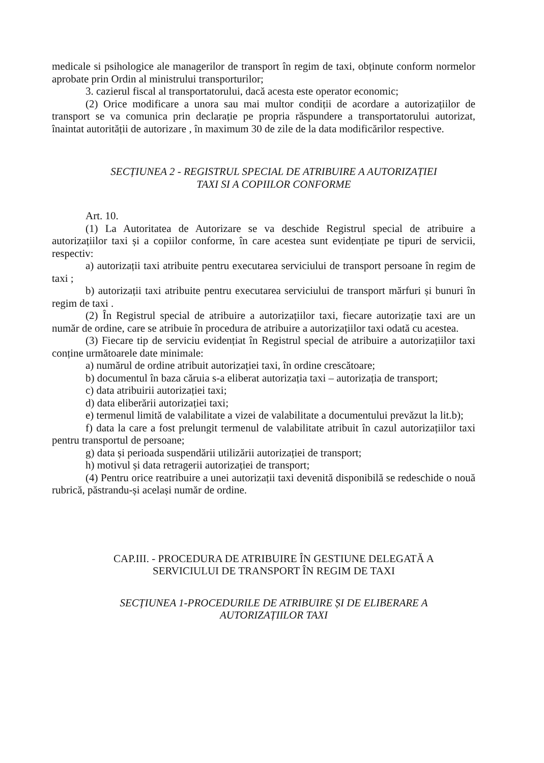medicale si psihologice ale managerilor de transport în regim de taxi, obținute conform normelor aprobate prin Ordin al ministrului transporturilor;
3. cazierul fiscal al transportatorului, dacă acesta este operator economic;
(2) Orice modificare a unora sau mai multor condiții de acordare a autorizațiilor de transport se va comunica prin declarație pe propria răspundere a transportatorului autorizat, înaintat autorității de autorizare , în maximum 30 de zile de la data modificărilor respective.
SECȚIUNEA 2 - REGISTRUL SPECIAL DE ATRIBUIRE A AUTORIZAȚIEI
TAXI SI A COPIILOR CONFORME
Art. 10.
(1) La Autoritatea de Autorizare se va deschide Registrul special de atribuire a autorizațiilor taxi și a copiilor conforme, în care acestea sunt evidențiate pe tipuri de servicii, respectiv:
a) autorizații taxi atribuite pentru executarea serviciului de transport persoane în regim de taxi ;
b) autorizații taxi atribuite pentru executarea serviciului de transport mărfuri și bunuri în regim de taxi .
(2) În Registrul special de atribuire a autorizațiilor taxi, fiecare autorizație taxi are un număr de ordine, care se atribuie în procedura de atribuire a autorizațiilor taxi odată cu acestea.
(3) Fiecare tip de serviciu evidențiat în Registrul special de atribuire a autorizațiilor taxi conține următoarele date minimale:
a) numărul de ordine atribuit autorizației taxi, în ordine crescătoare;
b) documentul în baza căruia s-a eliberat autorizația taxi – autorizația de transport;
c) data atribuirii autorizației taxi;
d) data eliberării autorizației taxi;
e) termenul limită de valabilitate a vizei de valabilitate a documentului prevăzut la lit.b);
f) data la care a fost prelungit termenul de valabilitate atribuit în cazul autorizațiilor taxi pentru transportul de persoane;
g) data și perioada suspendării utilizării autorizației de transport;
h) motivul și data retragerii autorizației de transport;
(4) Pentru orice reatribuire a unei autorizații taxi devenită disponibilă se redeschide o nouă rubrică, păstrandu-și același număr de ordine.
CAP.III. - PROCEDURA DE ATRIBUIRE ÎN GESTIUNE DELEGATĂ A
SERVICIULUI DE TRANSPORT ÎN REGIM DE TAXI
SECȚIUNEA 1-PROCEDURILE DE ATRIBUIRE ȘI DE ELIBERARE A
AUTORIZAȚIILOR TAXI